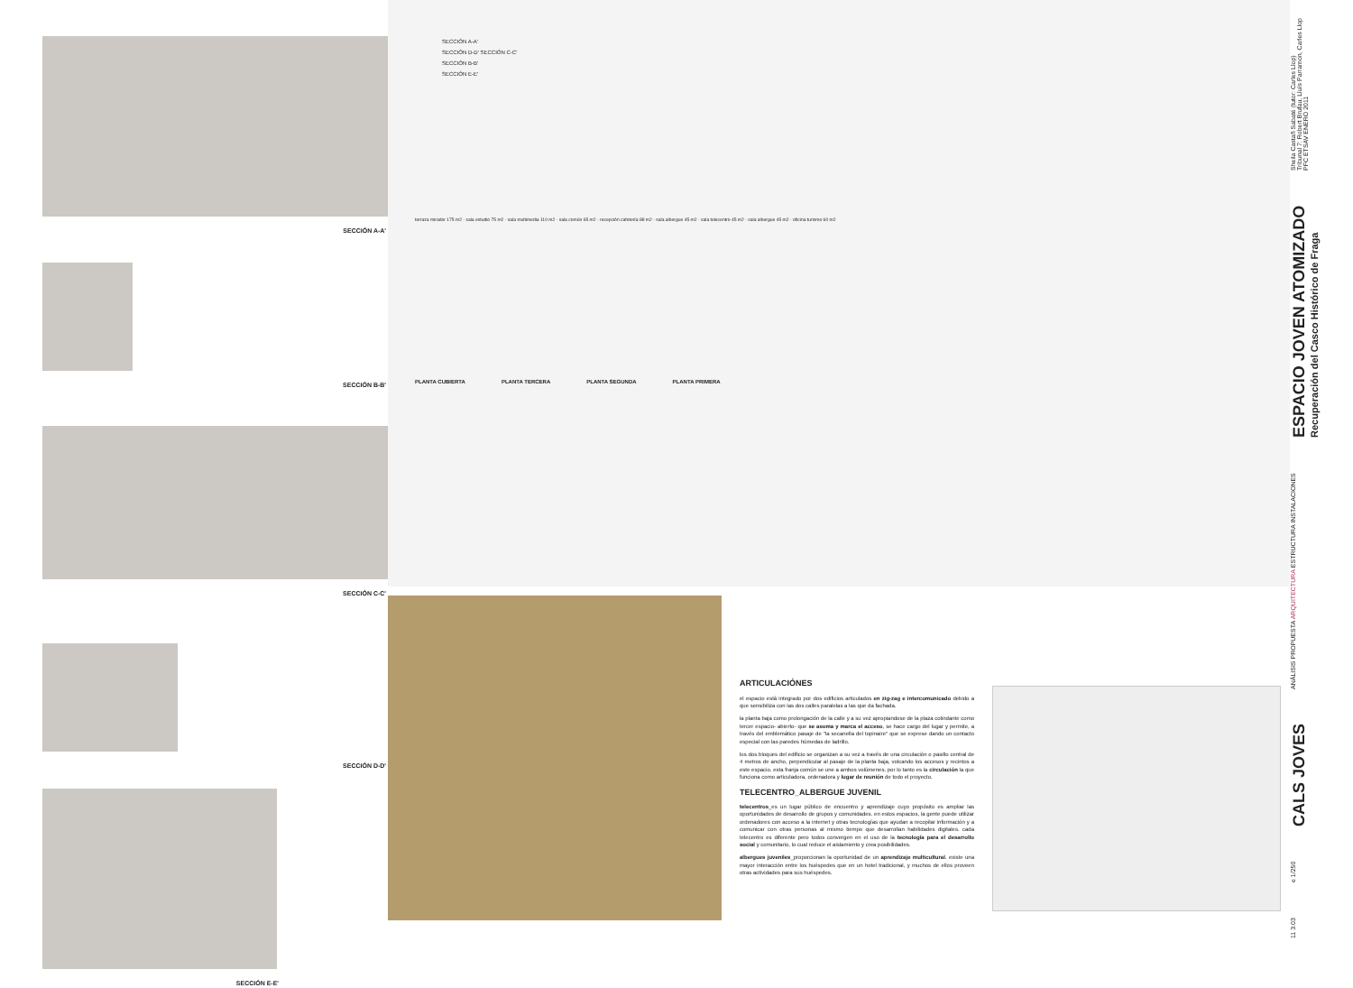SECCIÓN A-A'
SECCIÓN B-B'
SECCIÓN C-C'
SECCIÓN D-D'
SECCIÓN E-E'
SECCIÓN A-A'
SECCIÓN D-D' SECCIÓN C-C'
SECCIÓN B-B'
SECCIÓN E-E'
terraza mirador 175 m2 · sala estudio 75 m2 · sala multimedia 110 m2 · sala común 65 m2 · recepción cafetería 88 m2 · sala albergue 45 m2 · sala telecentro 45 m2 · sala albergue 45 m2 · oficina turismo 60 m2
PLANTA CUBIERTA PLANTA TERCERA PLANTA SEGUNDA PLANTA PRIMERA
ARTICULACIÓNES
el espacio está integrado por dos edificios articulados en zig-zag e intercomunicado debido a que sensibiliza con las dos calles paralelas a las que da fachada.
la planta baja como prolongación de la calle y a su vez apropiandose de la plaza colindante como tercer espacio- abierto- que se asoma y marca el acceso, se hace cargo del lugar y permite, a través del emblemático pasaje de "la secanella del topinaire" que se exprese dando un contacto especial con las paredes húmedas de ladrillo.
los dos bloques del edificio se organizan a su vez a través de una circulación o pasillo central de 4 metros de ancho, perpendicular al pasaje de la planta baja, volcando los accesos y recintos a este espacio. esta franja común se une a ambos volúmenes. por lo tanto es la circulación la que funciona como articuladora, ordenadora y lugar de reunión de todo el proyecto.
TELECENTRO_ALBERGUE JUVENIL
telecentros_es un lugar público de encuentro y aprendizaje cuyo propósito es ampliar las oportunidades de desarrollo de grupos y comunidades. en estos espacios, la gente puede utilizar ordenadores con acceso a la internet y otras tecnologías que ayudan a recopilar información y a comunicar con otras personas al mismo tiempo que desarrollan habilidades digitales. cada telecentro es diferente pero todos convergen en el uso de la tecnología para el desarrollo social y comunitario, lo cual reduce el aislamiento y crea posibilidades.
albergues juveniles_proporcionan la oportunidad de un aprendizaje multicultural. existe una mayor interacción entre los huéspedes que en un hotel tradicional, y muchos de ellos proveen otras actividades para sus huéspedes.
11 3.03
e 1/250
CALS JOVES
ANÁLISIS PROPUESTA ARQUITECTURA ESTRUCTURA INSTALACIONES
ESPACIO JOVEN ATOMIZADO
Recuperación del Casco Histórico de Fraga
Sheila Castañ Sabaté (tutor: Carles Llop)
Tribunal 7: Robert Brufau, Lluís Parramon, Carles Llop
PFC ETSAV ENERO 2011